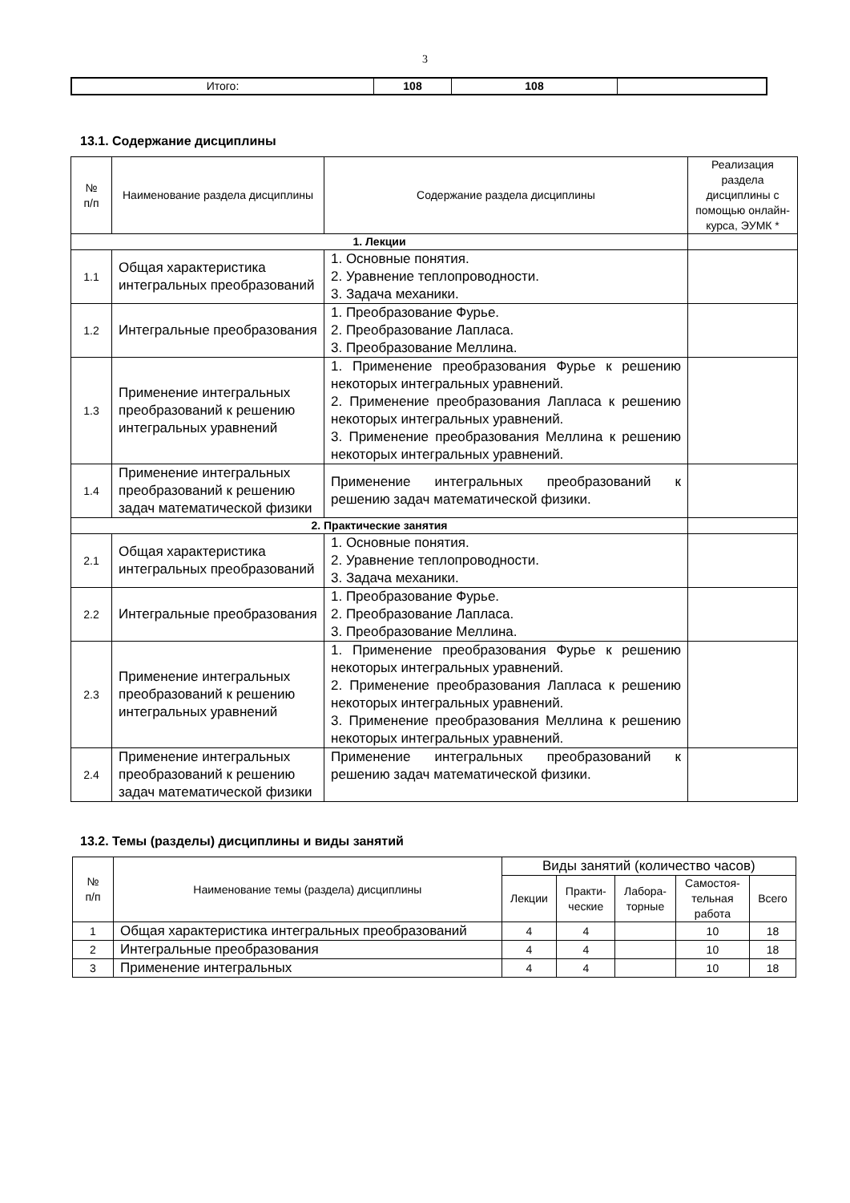3
| Итого: | 108 | 108 | |
13.1. Содержание дисциплины
| № п/п | Наименование раздела дисциплины | Содержание раздела дисциплины | Реализация раздела дисциплины с помощью онлайн-курса, ЭУМК * |
| --- | --- | --- | --- |
| 1. Лекции | | | |
| 1.1 | Общая характеристика интегральных преобразований | 1. Основные понятия. 2. Уравнение теплопроводности. 3. Задача механики. | |
| 1.2 | Интегральные преобразования | 1. Преобразование Фурье. 2. Преобразование Лапласа. 3. Преобразование Меллина. | |
| 1.3 | Применение интегральных преобразований к решению интегральных уравнений | 1. Применение преобразования Фурье к решению некоторых интегральных уравнений. 2. Применение преобразования Лапласа к решению некоторых интегральных уравнений. 3. Применение преобразования Меллина к решению некоторых интегральных уравнений. | |
| 1.4 | Применение интегральных преобразований к решению задач математической физики | Применение интегральных преобразований к решению задач математической физики. | |
| 2. Практические занятия | | | |
| 2.1 | Общая характеристика интегральных преобразований | 1. Основные понятия. 2. Уравнение теплопроводности. 3. Задача механики. | |
| 2.2 | Интегральные преобразования | 1. Преобразование Фурье. 2. Преобразование Лапласа. 3. Преобразование Меллина. | |
| 2.3 | Применение интегральных преобразований к решению интегральных уравнений | 1. Применение преобразования Фурье к решению некоторых интегральных уравнений. 2. Применение преобразования Лапласа к решению некоторых интегральных уравнений. 3. Применение преобразования Меллина к решению некоторых интегральных уравнений. | |
| 2.4 | Применение интегральных преобразований к решению задач математической физики | Применение интегральных преобразований к решению задач математической физики. | |
13.2. Темы (разделы) дисциплины и виды занятий
| № п/п | Наименование темы (раздела) дисциплины | Виды занятий (количество часов) | | | | |
| --- | --- | --- | --- | --- | --- | --- |
| | | Лекции | Практи- ческие | Лабора- торные | Самостоя- тельная работа | Всего |
| 1 | Общая характеристика интегральных преобразований | 4 | 4 | | 10 | 18 |
| 2 | Интегральные преобразования | 4 | 4 | | 10 | 18 |
| 3 | Применение интегральных | 4 | 4 | | 10 | 18 |